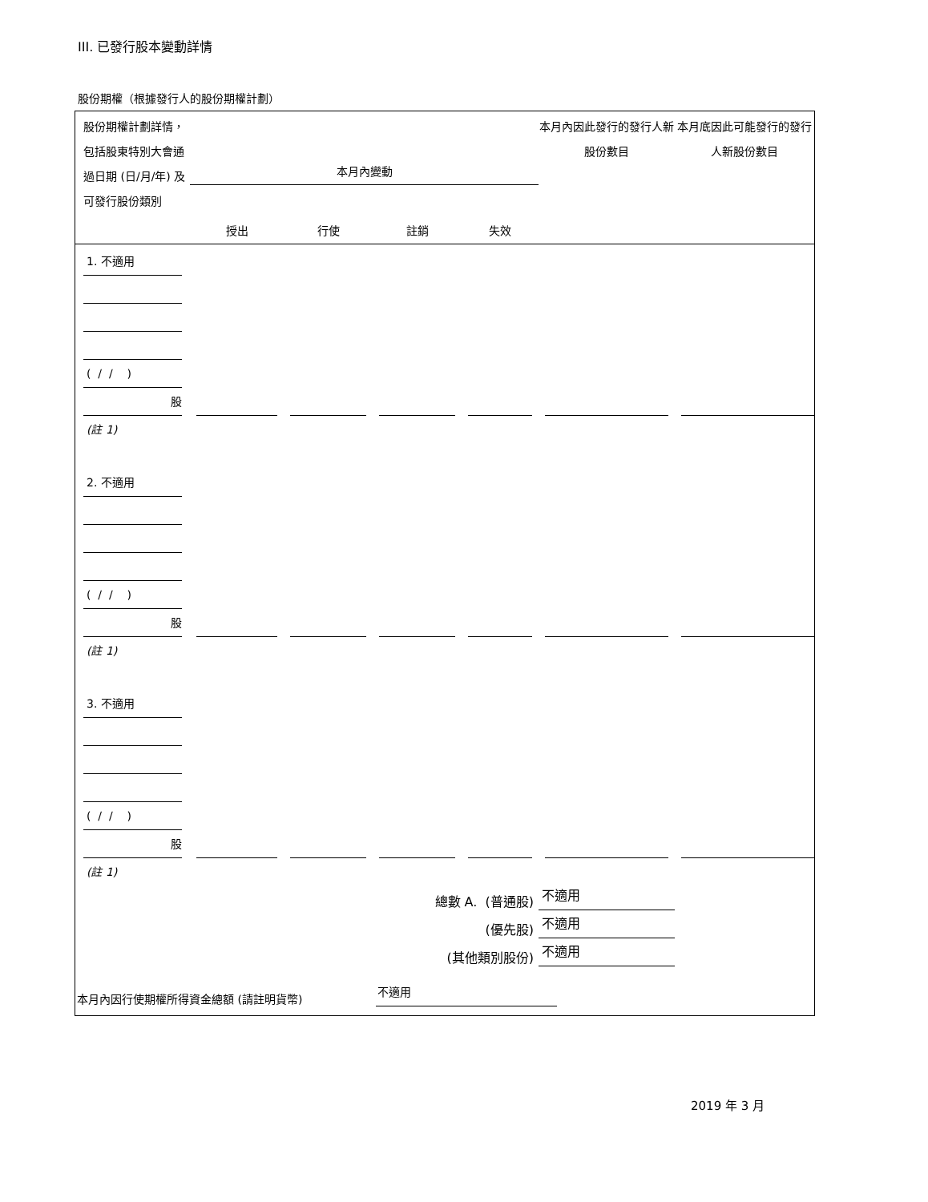III. 已發行股本變動詳情
股份期權（根據發行人的股份期權計劃）
| 股份期權計劃詳情，包括股東特別大會通過日期 (日/月/年) 及可發行股份類別 | 本月內變動 | | | | 本月內因此發行的發行人新股份數目 | 本月底因此可能發行的發行人新股份數目 |
| --- | --- | --- | --- | --- | --- | --- |
| | 授出 | 行使 | 註銷 | 失效 | | |
| 1. 不適用 ( / / ) 股 | | | | | | |
| (註 1) | | | | | | |
| 2. 不適用 ( / / ) 股 | | | | | | |
| (註 1) | | | | | | |
| 3. 不適用 ( / / ) 股 | | | | | | |
| (註 1) | | | | | | |
| 總數 A. (普通股) | | | | | 不適用 | |
| (優先股) | | | | | 不適用 | |
| (其他類別股份) | | | | | 不適用 | |
| 本月內因行使期權所得資金總額 (請註明貨幣) | | | 不適用 | | | |
2019 年 3 月